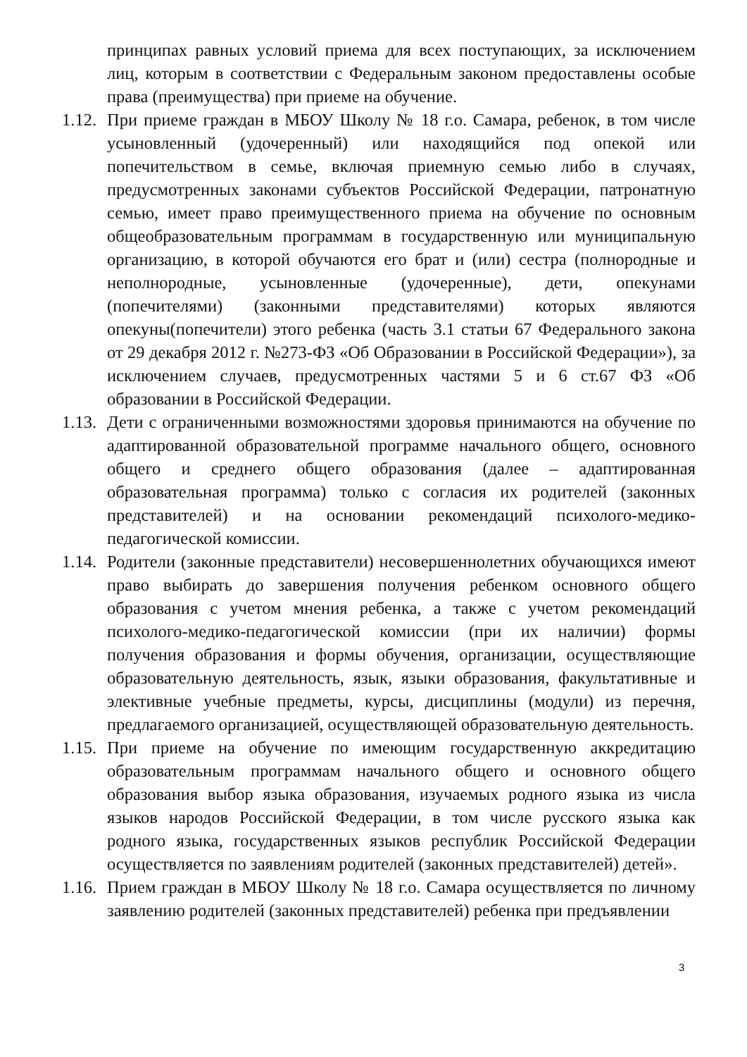принципах равных условий приема для всех поступающих, за исключением лиц, которым в соответствии с Федеральным законом предоставлены особые права (преимущества) при приеме на обучение.
1.12.
При приеме граждан в МБОУ Школу № 18 г.о. Самара, ребенок, в том числе усыновленный (удочеренный) или находящийся под опекой или попечительством в семье, включая приемную семью либо в случаях, предусмотренных законами субъектов Российской Федерации, патронатную семью, имеет право преимущественного приема на обучение по основным общеобразовательным программам в государственную или муниципальную организацию, в которой обучаются его брат и (или) сестра (полнородные и неполнородные, усыновленные (удочеренные), дети, опекунами (попечителями) (законными представителями) которых являются опекуны(попечители) этого ребенка (часть 3.1 статьи 67 Федерального закона от 29 декабря 2012 г. №273-ФЗ «Об Образовании в Российской Федерации»), за исключением случаев, предусмотренных частями 5 и 6 ст.67 ФЗ «Об образовании в Российской Федерации.
1.13.
Дети с ограниченными возможностями здоровья принимаются на обучение по адаптированной образовательной программе начального общего, основного общего и среднего общего образования (далее – адаптированная образовательная программа) только с согласия их родителей (законных представителей) и на основании рекомендаций психолого-медико-педагогической комиссии.
1.14.
Родители (законные представители) несовершеннолетних обучающихся имеют право выбирать до завершения получения ребенком основного общего образования с учетом мнения ребенка, а также с учетом рекомендаций психолого-медико-педагогической комиссии (при их наличии) формы получения образования и формы обучения, организации, осуществляющие образовательную деятельность, язык, языки образования, факультативные и элективные учебные предметы, курсы, дисциплины (модули) из перечня, предлагаемого организацией, осуществляющей образовательную деятельность.
1.15.
При приеме на обучение по имеющим государственную аккредитацию образовательным программам начального общего и основного общего образования выбор языка образования, изучаемых родного языка из числа языков народов Российской Федерации, в том числе русского языка как родного языка, государственных языков республик Российской Федерации осуществляется по заявлениям родителей (законных представителей) детей».
1.16.
Прием граждан в МБОУ Школу № 18 г.о. Самара осуществляется по личному заявлению родителей (законных представителей) ребенка при предъявлении
3